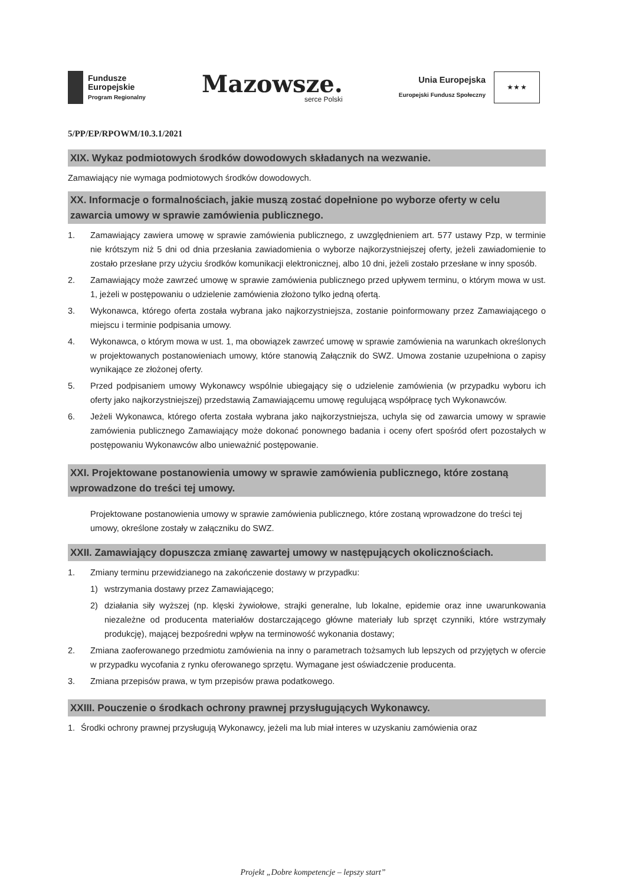Fundusze
Europejskie
Program Regionalny
Mazowsze.
serce Polski
Unia Europejska
Europejski Fundusz Społeczny
★ ★ ★
5/PP/EP/RPOWM/10.3.1/2021
XIX. Wykaz podmiotowych środków dowodowych składanych na wezwanie.
Zamawiający nie wymaga podmiotowych środków dowodowych.
XX. Informacje o formalnościach, jakie muszą zostać dopełnione po wyborze oferty w celu zawarcia umowy w sprawie zamówienia publicznego.
1. Zamawiający zawiera umowę w sprawie zamówienia publicznego, z uwzględnieniem art. 577 ustawy Pzp, w terminie nie krótszym niż 5 dni od dnia przesłania zawiadomienia o wyborze najkorzystniejszej oferty, jeżeli zawiadomienie to zostało przesłane przy użyciu środków komunikacji elektronicznej, albo 10 dni, jeżeli zostało przesłane w inny sposób.
2. Zamawiający może zawrzeć umowę w sprawie zamówienia publicznego przed upływem terminu, o którym mowa w ust. 1, jeżeli w postępowaniu o udzielenie zamówienia złożono tylko jedną ofertą.
3. Wykonawca, którego oferta została wybrana jako najkorzystniejsza, zostanie poinformowany przez Zamawiającego o miejscu i terminie podpisania umowy.
4. Wykonawca, o którym mowa w ust. 1, ma obowiązek zawrzeć umowę w sprawie zamówienia na warunkach określonych w projektowanych postanowieniach umowy, które stanowią Załącznik do SWZ. Umowa zostanie uzupełniona o zapisy wynikające ze złożonej oferty.
5. Przed podpisaniem umowy Wykonawcy wspólnie ubiegający się o udzielenie zamówienia (w przypadku wyboru ich oferty jako najkorzystniejszej) przedstawią Zamawiającemu umowę regulującą współpracę tych Wykonawców.
6. Jeżeli Wykonawca, którego oferta została wybrana jako najkorzystniejsza, uchyla się od zawarcia umowy w sprawie zamówienia publicznego Zamawiający może dokonać ponownego badania i oceny ofert spośród ofert pozostałych w postępowaniu Wykonawców albo unieważnić postępowanie.
XXI. Projektowane postanowienia umowy w sprawie zamówienia publicznego, które zostaną wprowadzone do treści tej umowy.
Projektowane postanowienia umowy w sprawie zamówienia publicznego, które zostaną wprowadzone do treści tej umowy, określone zostały w załączniku do SWZ.
XXII. Zamawiający dopuszcza zmianę zawartej umowy w następujących okolicznościach.
1. Zmiany terminu przewidzianego na zakończenie dostawy w przypadku:
1) wstrzymania dostawy przez Zamawiającego;
2) działania siły wyższej (np. klęski żywiołowe, strajki generalne, lub lokalne, epidemie oraz inne uwarunkowania niezależne od producenta materiałów dostarczającego główne materiały lub sprzęt czynniki, które wstrzymały produkcję), mającej bezpośredni wpływ na terminowość wykonania dostawy;
2. Zmiana zaoferowanego przedmiotu zamówienia na inny o parametrach tożsamych lub lepszych od przyjętych w ofercie w przypadku wycofania z rynku oferowanego sprzętu. Wymagane jest oświadczenie producenta.
3. Zmiana przepisów prawa, w tym przepisów prawa podatkowego.
XXIII. Pouczenie o środkach ochrony prawnej przysługujących Wykonawcy.
1. Środki ochrony prawnej przysługują Wykonawcy, jeżeli ma lub miał interes w uzyskaniu zamówienia oraz
Projekt „Dobre kompetencje – lepszy start”